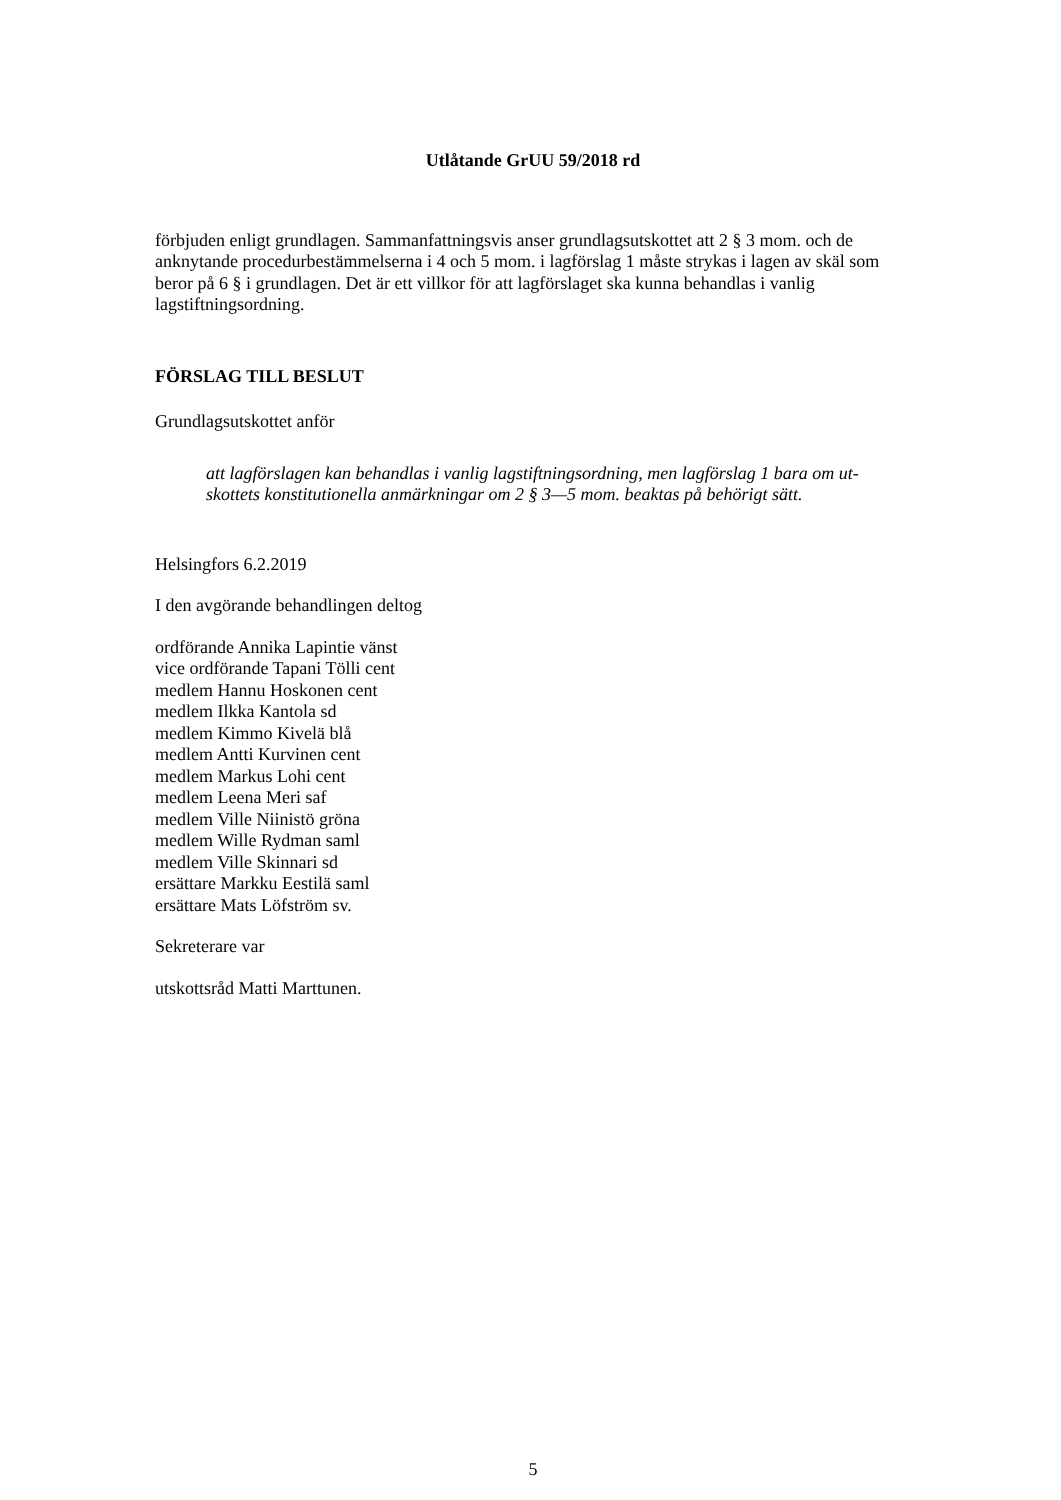Utlåtande GrUU 59/2018 rd
förbjuden enligt grundlagen. Sammanfattningsvis anser grundlagsutskottet att 2 § 3 mom. och de anknytande procedurbestämmelserna i 4 och 5 mom. i lagförslag 1 måste strykas i lagen av skäl som beror på 6 § i grundlagen. Det är ett villkor för att lagförslaget ska kunna behandlas i vanlig lagstiftningsordning.
FÖRSLAG TILL BESLUT
Grundlagsutskottet anför
att lagförslagen kan behandlas i vanlig lagstiftningsordning, men lagförslag 1 bara om ut-skottets konstitutionella anmärkningar om 2 § 3—5 mom. beaktas på behörigt sätt.
Helsingfors 6.2.2019
I den avgörande behandlingen deltog
ordförande Annika Lapintie vänst
vice ordförande Tapani Tölli cent
medlem Hannu Hoskonen cent
medlem Ilkka Kantola sd
medlem Kimmo Kivelä blå
medlem Antti Kurvinen cent
medlem Markus Lohi cent
medlem Leena Meri saf
medlem Ville Niinistö gröna
medlem Wille Rydman saml
medlem Ville Skinnari sd
ersättare Markku Eestilä saml
ersättare Mats Löfström sv.
Sekreterare var
utskottsråd Matti Marttunen.
5